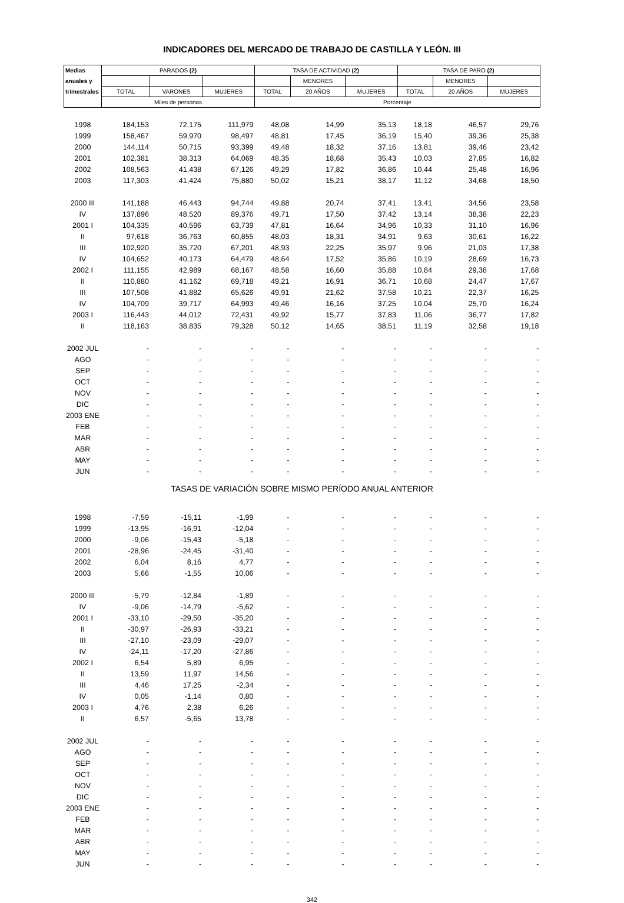INDICADORES DEL MERCADO DE TRABAJO DE CASTILLA Y LEÓN. III
| Medias | PARADOS (2) | | | TASA DE ACTIVIDAD (2) | | | TASA DE PARO (2) | | |
| --- | --- | --- | --- | --- | --- | --- | --- | --- | --- |
| anuales y | | | | | MENORES | | | MENORES | |
| trimestrales | TOTAL | VARONES | MUJERES | TOTAL | 20 AÑOS | MUJERES | TOTAL | 20 AÑOS | MUJERES |
| | Miles de personas | | | Porcentaje | | | | | |
| 1998 | 184,153 | 72,175 | 111,979 | 48,08 | 14,99 | 35,13 | 18,18 | 46,57 | 29,76 |
| 1999 | 158,467 | 59,970 | 98,497 | 48,81 | 17,45 | 36,19 | 15,40 | 39,36 | 25,38 |
| 2000 | 144,114 | 50,715 | 93,399 | 49,48 | 18,32 | 37,16 | 13,81 | 39,46 | 23,42 |
| 2001 | 102,381 | 38,313 | 64,069 | 48,35 | 18,68 | 35,43 | 10,03 | 27,85 | 16,82 |
| 2002 | 108,563 | 41,438 | 67,126 | 49,29 | 17,82 | 36,86 | 10,44 | 25,48 | 16,96 |
| 2003 | 117,303 | 41,424 | 75,880 | 50,02 | 15,21 | 38,17 | 11,12 | 34,68 | 18,50 |
| 2000 III | 141,188 | 46,443 | 94,744 | 49,88 | 20,74 | 37,41 | 13,41 | 34,56 | 23,58 |
| IV | 137,896 | 48,520 | 89,376 | 49,71 | 17,50 | 37,42 | 13,14 | 38,38 | 22,23 |
| 2001 I | 104,335 | 40,596 | 63,739 | 47,81 | 16,64 | 34,96 | 10,33 | 31,10 | 16,96 |
| II | 97,618 | 36,763 | 60,855 | 48,03 | 18,31 | 34,91 | 9,63 | 30,61 | 16,22 |
| III | 102,920 | 35,720 | 67,201 | 48,93 | 22,25 | 35,97 | 9,96 | 21,03 | 17,38 |
| IV | 104,652 | 40,173 | 64,479 | 48,64 | 17,52 | 35,86 | 10,19 | 28,69 | 16,73 |
| 2002 I | 111,155 | 42,989 | 68,167 | 48,58 | 16,60 | 35,88 | 10,84 | 29,38 | 17,68 |
| II | 110,880 | 41,162 | 69,718 | 49,21 | 16,91 | 36,71 | 10,68 | 24,47 | 17,67 |
| III | 107,508 | 41,882 | 65,626 | 49,91 | 21,62 | 37,58 | 10,21 | 22,37 | 16,25 |
| IV | 104,709 | 39,717 | 64,993 | 49,46 | 16,16 | 37,25 | 10,04 | 25,70 | 16,24 |
| 2003 I | 116,443 | 44,012 | 72,431 | 49,92 | 15,77 | 37,83 | 11,06 | 36,77 | 17,82 |
| II | 118,163 | 38,835 | 79,328 | 50,12 | 14,65 | 38,51 | 11,19 | 32,58 | 19,18 |
| 2002 JUL | - | - | - | - | - | - | - | - | - |
| AGO | - | - | - | - | - | - | - | - | - |
| SEP | - | - | - | - | - | - | - | - | - |
| OCT | - | - | - | - | - | - | - | - | - |
| NOV | - | - | - | - | - | - | - | - | - |
| DIC | - | - | - | - | - | - | - | - | - |
| 2003 ENE | - | - | - | - | - | - | - | - | - |
| FEB | - | - | - | - | - | - | - | - | - |
| MAR | - | - | - | - | - | - | - | - | - |
| ABR | - | - | - | - | - | - | - | - | - |
| MAY | - | - | - | - | - | - | - | - | - |
| JUN | - | - | - | - | - | - | - | - | - |
| TASAS DE VARIACIÓN SOBRE MISMO PERÍODO ANUAL ANTERIOR | | | | | | | | | |
| 1998 | -7,59 | -15,11 | -1,99 | - | - | - | - | - | - |
| 1999 | -13,95 | -16,91 | -12,04 | - | - | - | - | - | - |
| 2000 | -9,06 | -15,43 | -5,18 | - | - | - | - | - | - |
| 2001 | -28,96 | -24,45 | -31,40 | - | - | - | - | - | - |
| 2002 | 6,04 | 8,16 | 4,77 | - | - | - | - | - | - |
| 2003 | 5,66 | -1,55 | 10,06 | - | - | - | - | - | - |
| 2000 III | -5,79 | -12,84 | -1,89 | - | - | - | - | - | - |
| IV | -9,06 | -14,79 | -5,62 | - | - | - | - | - | - |
| 2001 I | -33,10 | -29,50 | -35,20 | - | - | - | - | - | - |
| II | -30,97 | -26,93 | -33,21 | - | - | - | - | - | - |
| III | -27,10 | -23,09 | -29,07 | - | - | - | - | - | - |
| IV | -24,11 | -17,20 | -27,86 | - | - | - | - | - | - |
| 2002 I | 6,54 | 5,89 | 6,95 | - | - | - | - | - | - |
| II | 13,59 | 11,97 | 14,56 | - | - | - | - | - | - |
| III | 4,46 | 17,25 | -2,34 | - | - | - | - | - | - |
| IV | 0,05 | -1,14 | 0,80 | - | - | - | - | - | - |
| 2003 I | 4,76 | 2,38 | 6,26 | - | - | - | - | - | - |
| II | 6,57 | -5,65 | 13,78 | - | - | - | - | - | - |
| 2002 JUL | - | - | - | - | - | - | - | - | - |
| AGO | - | - | - | - | - | - | - | - | - |
| SEP | - | - | - | - | - | - | - | - | - |
| OCT | - | - | - | - | - | - | - | - | - |
| NOV | - | - | - | - | - | - | - | - | - |
| DIC | - | - | - | - | - | - | - | - | - |
| 2003 ENE | - | - | - | - | - | - | - | - | - |
| FEB | - | - | - | - | - | - | - | - | - |
| MAR | - | - | - | - | - | - | - | - | - |
| ABR | - | - | - | - | - | - | - | - | - |
| MAY | - | - | - | - | - | - | - | - | - |
| JUN | - | - | - | - | - | - | - | - | - |
342